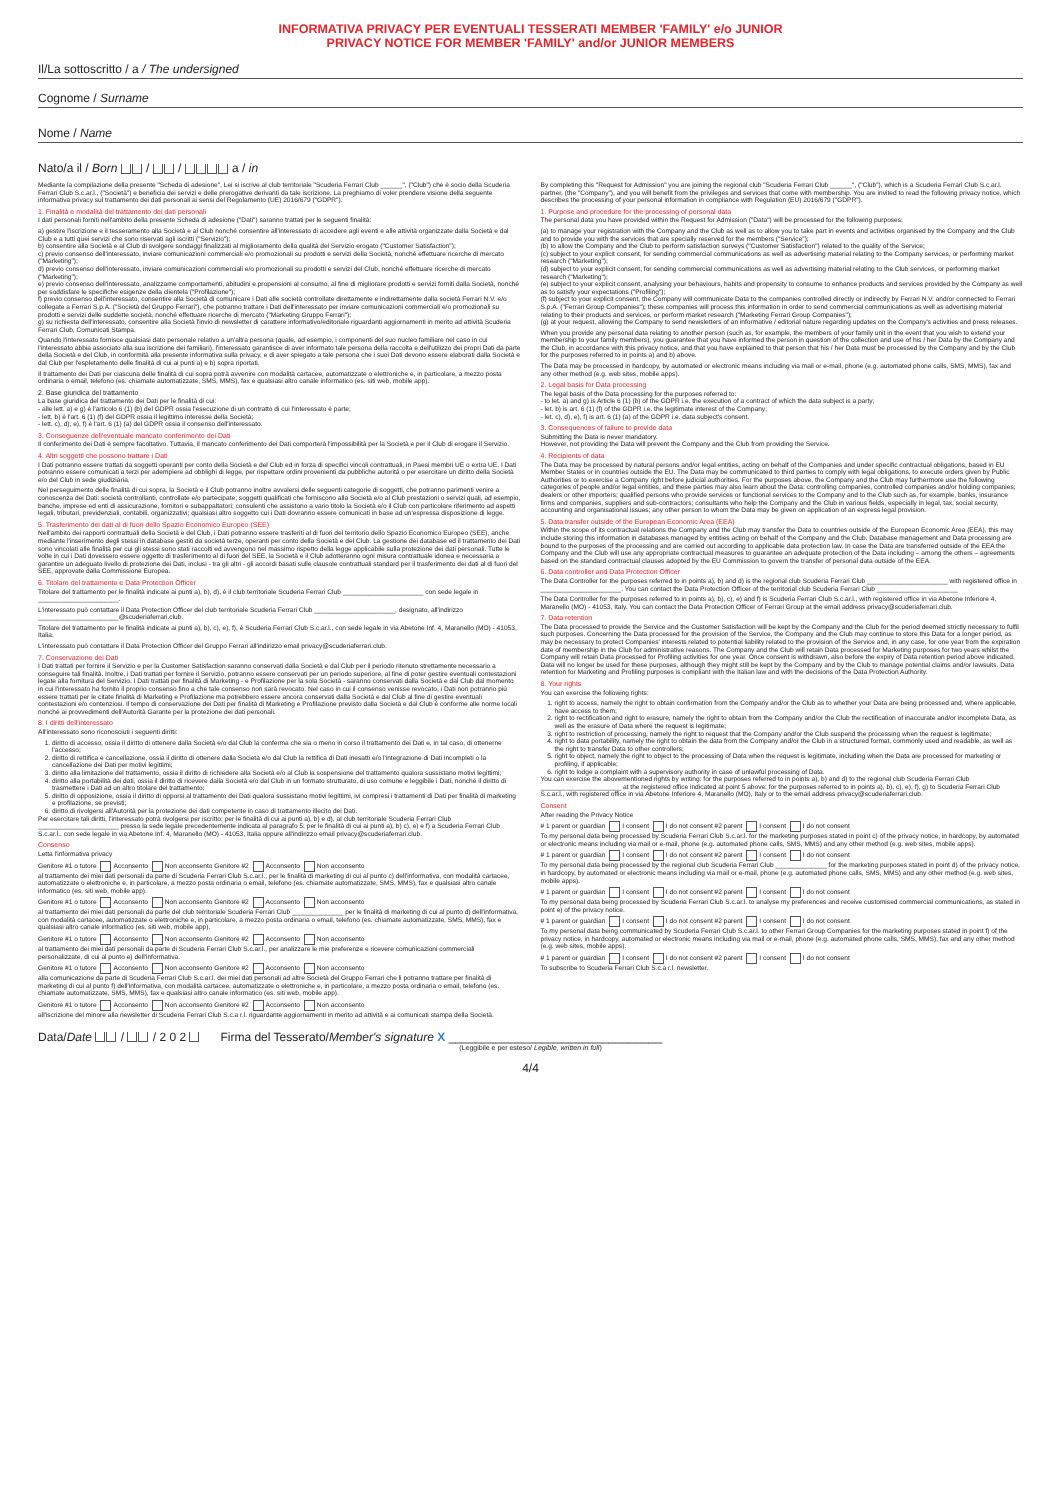INFORMATIVA PRIVACY PER EVENTUALI TESSERATI MEMBER 'FAMILY' e/o JUNIOR
PRIVACY NOTICE FOR MEMBER 'FAMILY' and/or JUNIOR MEMBERS
Il/La sottoscritto / a / The undersigned
Cognome / Surname
Nome / Name
Nato/a il / Born / / a / in
Mediante la compilazione della presente "Scheda di adesione", Lei si iscrive al club territoriale "Scuderia Ferrari Club ______", ("Club") che è socio della Scuderia Ferrari Club S.c.ar.l., ("Società") e beneficia dei servizi e delle prerogative derivanti da tale iscrizione. La preghiamo di voler prendere visione della seguente informativa privacy sul trattamento dei dati personali ai sensi del Regolamento (UE) 2016/679 ("GDPR").
1. Finalità e modalità del trattamento dei dati personali
I dati personali forniti nell'ambito della presente Scheda di adesione ("Dati") saranno trattati per le seguenti finalità:
a) gestire l'iscrizione e il tesseramento alla Società e al Club nonché consentire all'interessato di accedere agli eventi e alle attività organizzate dalla Società e dal Club e a tutti quei servizi che sono riservati agli iscritti ("Servizio");
b) consentire alla Società e al Club di svolgere sondaggi finalizzati al miglioramento della qualità del Servizio erogato ("Customer Satisfaction");
c) previo consenso dell'interessato, inviare comunicazioni commerciali e/o promozionali su prodotti e servizi della Società, nonché effettuare ricerche di mercato ("Marketing");
d) previo consenso dell'interessato, inviare comunicazioni commerciali e/o promozionali su prodotti e servizi del Club, nonché effettuare ricerche di mercato ("Marketing");
e) previo consenso dell'interessato, analizzarne comportamenti, abitudini e propensioni al consumo, al fine di migliorare prodotti e servizi forniti dalla Società, nonché per soddisfare le specifiche esigenze della clientela ("Profilazione");
f) previo consenso dell'interessato, consentire alla Società di comunicare i Dati alle società controllate direttamente e indirettamente dalla società Ferrari N.V. e/o collegate a Ferrari S.p.A. ("Società del Gruppo Ferrari"), che potranno trattare i Dati dell'interessato per inviare comunicazioni commerciali e/o promozionali su prodotti e servizi delle suddette società, nonché effettuare ricerche di mercato ("Marketing Gruppo Ferrari");
g) su richiesta dell'interessato, consentire alla Società l'invio di newsletter di carattere informativo/editoriale riguardanti aggiornamenti in merito ad attività Scuderia Ferrari Club, Comunicati Stampa.
Quando l'interessato fornisce qualsiasi dato personale relativo a un'altra persona (quale, ad esempio, i componenti del suo nucleo familiare nel caso in cui l'interessato abbia associato alla sua iscrizione dei familiari), l'interessato garantisce di aver informato tale persona della raccolta e dell'utilizzo dei propri Dati da parte della Società e del Club, in conformità alla presente informativa sulla privacy, e di aver spiegato a tale persona che i suoi Dati devono essere elaborati dalla Società e dal Club per l'espletamento delle finalità di cui ai punti a) e b) sopra riportati.
Il trattamento dei Dati per ciascuna delle finalità di cui sopra potrà avvenire con modalità cartacee, automatizzate o elettroniche e, in particolare, a mezzo posta ordinaria o email, telefono (es. chiamate automatizzate, SMS, MMS), fax e qualsiasi altro canale informatico (es. siti web, mobile app).
2. Base giuridica del trattamento
La base giuridica del trattamento dei Dati per le finalità di cui:
- alle lett. a) e g) è l'articolo 6 (1) (b) del GDPR ossia l'esecuzione di un contratto di cui l'interessato è parte;
- lett. b) è l'art. 6 (1) (f) del GDPR ossia il legittimo interesse della Società;
- lett. c), d), e), f) è l'art. 6 (1) (a) del GDPR ossia il consenso dell'interessato.
3. Conseguenze dell'eventuale mancato conferimento dei Dati
Il conferimento dei Dati è sempre facoltativo. Tuttavia, il mancato conferimento dei Dati comporterà l'impossibilità per la Società e per il Club di erogare il Servizio.
4. Altri soggetti che possono trattare i Dati
I Dati potranno essere trattati da soggetti operanti per conto della Società e del Club ed in forza di specifici vincoli contrattuali, in Paesi membri UE o extra UE. I Dati potranno essere comunicati a terzi per adempiere ad obblighi di legge, per rispettare ordini provenienti da pubbliche autorità o per esercitare un diritto della Società e/o del Club in sede giudiziaria.
Nel perseguimento delle finalità di cui sopra, la Società e il Club potranno inoltre avvalersi delle seguenti categorie di soggetti, che potranno parimenti venire a conoscenza dei Dati: società controllanti, controllate e/o partecipate; soggetti qualificati che forniscono alla Società e/o al Club prestazioni o servizi quali, ad esempio, banche, imprese ed enti di assicurazione, fornitori e subappaltatori; consulenti che assistono a vario titolo la Società e/o il Club con particolare riferimento ad aspetti legali, tributari, previdenziali, contabili, organizzativi; qualsiasi altro soggetto cui i Dati dovranno essere comunicati in base ad un'espressa disposizione di legge.
5. Trasferimento dei dati al di fuori dello Spazio Economico Europeo (SEE)
Nell'ambito dei rapporti contrattuali della Società e del Club, i Dati potranno essere trasferiti al di fuori del territorio dello Spazio Economico Europeo (SEE), anche mediante l'inserimento degli stessi in database gestiti da società terze, operanti per conto della Società e del Club. La gestione dei database ed il trattamento dei Dati sono vincolati alle finalità per cui gli stessi sono stati raccolti ed avvengono nel massimo rispetto della legge applicabile sulla protezione dei dati personali. Tutte le volte in cui i Dati dovessero essere oggetto di trasferimento al di fuori del SEE, la Società e il Club adotteranno ogni misura contrattuale idonea e necessaria a garantire un adeguato livello di protezione dei Dati, inclusi - tra gli altri - gli accordi basati sulle clausole contrattuali standard per il trasferimento dei dati al di fuori del SEE, approvate dalla Commissione Europea.
6. Titolare del trattamento e Data Protection Officer
Titolare del trattamento per le finalità indicate ai punti a), b), d), è il club territoriale Scuderia Ferrari Club ______________________ con sede legale in ______________________.
L'interessato può contattare il Data Protection Officer del club territoriale Scuderia Ferrari Club ______________________, designato, all'indirizzo ______________________@scuderiaferrari.club.
Titolare del trattamento per le finalità indicate ai punti a), b), c), e), f), è Scuderia Ferrari Club S.c.ar.l., con sede legale in via Abetone Inf. 4, Maranello (MO) - 41053, Italia.
L'interessato può contattare il Data Protection Officer del Gruppo Ferrari all'indirizzo email privacy@scuderiaferrari.club.
7. Conservazione dei Dati
I Dati trattati per fornire il Servizio e per la Customer Satisfaction saranno conservati dalla Società e dal Club per il periodo ritenuto strettamente necessario a conseguire tali finalità. Inoltre, i Dati trattati per fornire il Servizio, potranno essere conservati per un periodo superiore, al fine di poter gestire eventuali contestazioni legate alla fornitura del Servizio. I Dati trattati per finalità di Marketing - e Profilazione per la sola Società - saranno conservati dalla Società e dal Club dal momento in cui l'interessato ha fornito il proprio consenso fino a che tale consenso non sarà revocato. Nel caso in cui il consenso venisse revocato, i Dati non potranno più essere trattati per le citate finalità di Marketing e Profilazione ma potrebbero essere ancora conservati dalla Società e dal Club al fine di gestire eventuali contestazioni e/o contenziosi. Il tempo di conservazione dei Dati per finalità di Marketing e Profilazione previsto dalla Società e dal Club è conforme alle norme locali nonché ai provvedimenti dell'Autorità Garante per la protezione dei dati personali.
8. I diritti dell'interessato
All'interessato sono riconosciuti i seguenti diritti:
1. diritto di accesso, ossia il diritto di ottenere dalla Società e/o dal Club la conferma che sia o meno in corso il trattamento dei Dati e, in tal caso, di ottenerne l'accesso;
2. diritto di rettifica e cancellazione, ossia il diritto di ottenere dalla Società e/o dal Club la rettifica di Dati inesatti e/o l'integrazione di Dati incompleti o la cancellazione dei Dati per motivi legittimi;
3. diritto alla limitazione del trattamento, ossia il diritto di richiedere alla Società e/o al Club la sospensione del trattamento qualora sussistano motivi legittimi;
4. diritto alla portabilità dei dati, ossia il diritto di ricevere dalla Società e/o dal Club in un formato strutturato, di uso comune e leggibile i Dati, nonché il diritto di trasmettere i Dati ad un altro titolare del trattamento;
5. diritto di opposizione, ossia il diritto di opporsi al trattamento dei Dati qualora sussistano motivi legittimi, ivi compresi i trattamenti di Dati per finalità di marketing e profilazione, se previsti;
6. diritto di rivolgersi all'Autorità per la protezione dei dati competente in caso di trattamento illecito dei Dati.
Per esercitare tali diritti, l'interessato potrà rivolgersi per iscritto: per le finalità di cui ai punti a), b) e d), al club territoriale Scuderia Ferrari Club ______________________ presso la sede legale precedentemente indicata al paragrafo 5; per le finalità di cui ai punti a), b) c), e) e f) a Scuderia Ferrari Club S.c.ar.l., con sede legale in via Abetone Inf. 4, Maranello (MO) - 41053, Italia oppure all'indirizzo email privacy@scuderiaferrari.club.
Consenso
Letta l'informativa privacy
Genitore #1 o tutore Acconsento Non acconsento Genitore #2 Acconsento Non acconsento
al trattamento dei miei dati personali da parte di Scuderia Ferrari Club S.c.ar.l., per le finalità di marketing di cui al punto c) dell'informativa, con modalità cartacee, automatizzate o elettroniche e, in particolare, a mezzo posta ordinaria o email, telefono (es. chiamate automatizzate, SMS, MMS), fax e qualsiasi altro canale informatico (es. siti web, mobile app).
Genitore #1 o tutore Acconsento Non acconsento Genitore #2 Acconsento Non acconsento
al trattamento dei miei dati personali da parte del club territoriale Scuderia Ferrari Club ______________ per le finalità di marketing di cui al punto d) dell'informativa, con modalità cartacee, automatizzate o elettroniche e, in particolare, a mezzo posta ordinaria o email, telefono (es. chiamate automatizzate, SMS, MMS), fax e qualsiasi altro canale informatico (es. siti web, mobile app).
Genitore #1 o tutore Acconsento Non acconsento Genitore #2 Acconsento Non acconsento
al trattamento dei miei dati personali da parte di Scuderia Ferrari Club S.c.ar.l., per analizzare le mie preferenze e ricevere comunicazioni commerciali personalizzate, di cui al punto e) dell'informativa.
Genitore #1 o tutore Acconsento Non acconsento Genitore #2 Acconsento Non acconsento
alla comunicazione da parte di Scuderia Ferrari Club S.c.ar.l. dei miei dati personali ad altre Società del Gruppo Ferrari che li potranno trattare per finalità di marketing di cui al punto f) dell'informativa, con modalità cartacee, automatizzate o elettroniche e, in particolare, a mezzo posta ordinaria o email, telefono (es. chiamate automatizzate, SMS, MMS), fax e qualsiasi altro canale informatico (es. siti web, mobile app).
Genitore #1 o tutore Acconsento Non acconsento Genitore #2 Acconsento Non acconsento
all'iscrizione del minore alla newsletter di Scuderia Ferrari Club S.c.a r.l. riguardante aggiornamenti in merito ad attività e ai comunicati stampa della Società.
By completing this "Request for Admission" you are joining the regional club "Scuderia Ferrari Club ______", ("Club"), which is a Scuderia Ferrari Club S.c.ar.l. partner, (the "Company"), and you will benefit from the privileges and services that come with membership. You are invited to read the following privacy notice, which describes the processing of your personal information in compliance with Regulation (EU) 2016/679 ("GDPR").
1. Purpose and procedure for the processing of personal data
The personal data you have provided within the Request for Admission ("Data") will be processed for the following purposes:
(a) to manage your registration with the Company and the Club as well as to allow you to take part in events and activities organised by the Company and the Club and to provide you with the services that are specially reserved for the members ("Service");
(b) to allow the Company and the Club to perform satisfaction surveys ("Customer Satisfaction") related to the quality of the Service;
(c) subject to your explicit consent, for sending commercial communications as well as advertising material relating to the Company services, or performing market research ("Marketing");
(d) subject to your explicit consent, for sending commercial communications as well as advertising material relating to the Club services, or performing market research ("Marketing");
(e) subject to your explicit consent, analysing your behaviours, habits and propensity to consume to enhance products and services provided by the Company as well as to satisfy your expectations ("Profiling");
(f) subject to your explicit consent, the Company will communicate Data to the companies controlled directly or indirectly by Ferrari N.V. and/or connected to Ferrari S.p.A. ("Ferrari Group Companies"); these companies will process this information in order to send commercial communications as well as advertising material relating to their products and services, or perform market research ("Marketing Ferrari Group Companies");
(g) at your request, allowing the Company to send newsletters of an informative / editorial nature regarding updates on the Company's activities and press releases.
When you provide any personal data relating to another person (such as, for example, the members of your family unit in the event that you wish to extend your membership to your family members), you guarantee that you have informed the person in question of the collection and use of his / her Data by the Company and the Club, in accordance with this privacy notice, and that you have explained to that person that his / her Data must be processed by the Company and by the Club for the purposes referred to in points a) and b) above.
The Data may be processed in hardcopy, by automated or electronic means including via mail or e-mail, phone (e.g. automated phone calls, SMS, MMS), fax and any other method (e.g. web sites, mobile apps).
2. Legal basis for Data processing
The legal basis of the Data processing for the purposes referred to:
- to let. a) and g) is Article 6 (1) (b) of the GDPR i.e. the execution of a contract of which the data subject is a party;
- let. b) is art. 6 (1) (f) of the GDPR i.e. the legitimate interest of the Company;
- let. c), d), e), f) is art. 6 (1) (a) of the GDPR i.e. data subject's consent.
3. Consequences of failure to provide data
Submitting the Data is never mandatory.
However, not providing the Data will prevent the Company and the Club from providing the Service.
4. Recipients of data
The Data may be processed by natural persons and/or legal entities, acting on behalf of the Companies and under specific contractual obligations, based in EU Member States or in countries outside the EU. The Data may be communicated to third parties to comply with legal obligations, to execute orders given by Public Authorities or to exercise a Company right before judicial authorities. For the purposes above, the Company and the Club may furthermore use the following categories of people and/or legal entities, and these parties may also learn about the Data: controlling companies, controlled companies and/or holding companies; dealers or other importers; qualified persons who provide services or functional services to the Company and to the Club such as, for example, banks, insurance firms and companies, suppliers and sub-contractors; consultants who help the Company and the Club in various fields, especially in legal, tax, social security, accounting and organisational issues; any other person to whom the Data may be given on application of an express legal provision.
5. Data transfer outside of the European Economic Area (EEA)
Within the scope of its contractual relations the Company and the Club may transfer the Data to countries outside of the European Economic Area (EEA), this may include storing this information in databases managed by entities acting on behalf of the Company and the Club. Database management and Data processing are bound to the purposes of the processing and are carried out according to applicable data protection law. In case the Data are transferred outside of the EEA the Company and the Club will use any appropriate contractual measures to guarantee an adequate protection of the Data including – among the others – agreements based on the standard contractual clauses adopted by the EU Commission to govern the transfer of personal data outside of the EEA.
6. Data controller and Data Protection Officer
The Data Controller for the purposes referred to in points a), b) and d) is the regional club Scuderia Ferrari Club ______________________ with registered office in ______________________. You can contact the Data Protection Officer of the territorial club Scuderia Ferrari Club ______________________
The Data Controller for the purposes referred to in points a), b), c), e) and f) is Scuderia Ferrari Club S.c.ar.l., with registered office in via Abetone Inferiore 4, Maranello (MO) - 41053, Italy. You can contact the Data Protection Officer of Ferrari Group at the email address privacy@scuderiaferrari.club.
7. Data retention
The Data processed to provide the Service and the Customer Satisfaction will be kept by the Company and the Club for the period deemed strictly necessary to fulfil such purposes. Concerning the Data processed for the provision of the Service, the Company and the Club may continue to store this Data for a longer period, as may be necessary to protect Companies' interests related to potential liability related to the provision of the Service and, in any case, for one year from the expiration date of membership in the Club for administrative reasons. The Company and the Club will retain Data processed for Marketing purposes for two years whilst the Company will retain Data processed for Profiling activities for one year. Once consent is withdrawn, also before the expiry of Data retention period above indicated, Data will no longer be used for these purposes, although they might still be kept by the Company and by the Club to manage potential claims and/or lawsuits. Data retention for Marketing and Profiling purposes is compliant with the Italian law and with the decisions of the Data Protection Authority.
8. Your rights
You can exercise the following rights:
1. right to access, namely the right to obtain confirmation from the Company and/or the Club as to whether your Data are being processed and, where applicable, have access to them;
2. right to rectification and right to erasure, namely the right to obtain from the Company and/or the Club the rectification of inaccurate and/or incomplete Data, as well as the erasure of Data where the request is legitimate;
3. right to restriction of processing, namely the right to request that the Company and/or the Club suspend the processing when the request is legitimate;
4. right to data portability, namely the right to obtain the data from the Company and/or the Club in a structured format, commonly used and readable, as well as the right to transfer Data to other controllers;
5. right to object, namely the right to object to the processing of Data when the request is legitimate, including when the Data are processed for marketing or profiling, if applicable;
6. right to lodge a complaint with a supervisory authority in case of unlawful processing of Data.
You can exercise the abovementioned rights by writing: for the purposes referred to in points a), b) and d) to the regional club Scuderia Ferrari Club ______________________ at the registered office indicated at point 5 above; for the purposes referred to in points a), b), c), e), f), g) to Scuderia Ferrari Club S.c.ar.l., with registered office in via Abetone Inferiore 4, Maranello (MO), Italy or to the email address privacy@scuderiaferrari.club.
Consent
After reading the Privacy Notice
# 1 parent or guardian I consent I do not consent #2 parent I consent I do not consent
To my personal data being processed by Scuderia Ferrari Club S.c.ar.l. for the marketing purposes stated in point c) of the privacy notice, in hardcopy, by automated or electronic means including via mail or e-mail, phone (e.g. automated phone calls, SMS, MMS) and any other method (e.g. web sites, mobile apps).
# 1 parent or guardian I consent I do not consent #2 parent I consent I do not consent
To my personal data being processed by the regional club Scuderia Ferrari Club ______________ for the marketing purposes stated in point d) of the privacy notice, in hardcopy, by automated or electronic means including via mail or e-mail, phone (e.g. automated phone calls, SMS, MMS) and any other method (e.g. web sites, mobile apps).
# 1 parent or guardian I consent I do not consent #2 parent I consent I do not consent
To my personal data being processed by Scuderia Ferrari Club S.c.ar.l. to analyse my preferences and receive customised commercial communications, as stated in point e) of the privacy notice.
# 1 parent or guardian I consent I do not consent #2 parent I consent I do not consent
To my personal data being communicated by Scuderia Ferrari Club S.c.ar.l. to other Ferrari Group Companies for the marketing purposes stated in point f) of the privacy notice, in hardcopy, automated or electronic means including via mail or e-mail, phone (e.g. automated phone calls, SMS, MMS), fax and any other method (e.g. web sites, mobile apps).
# 1 parent or guardian I consent I do not consent #2 parent I consent I do not consent
To subscribe to Scuderia Ferrari Club S.c.a r.l. newsletter.
Data/Date / / 2 0 2 Firma del Tesserato/Member's signature X ________________________________
(Leggibile e per esteso/ Legible, written in full)
4/4